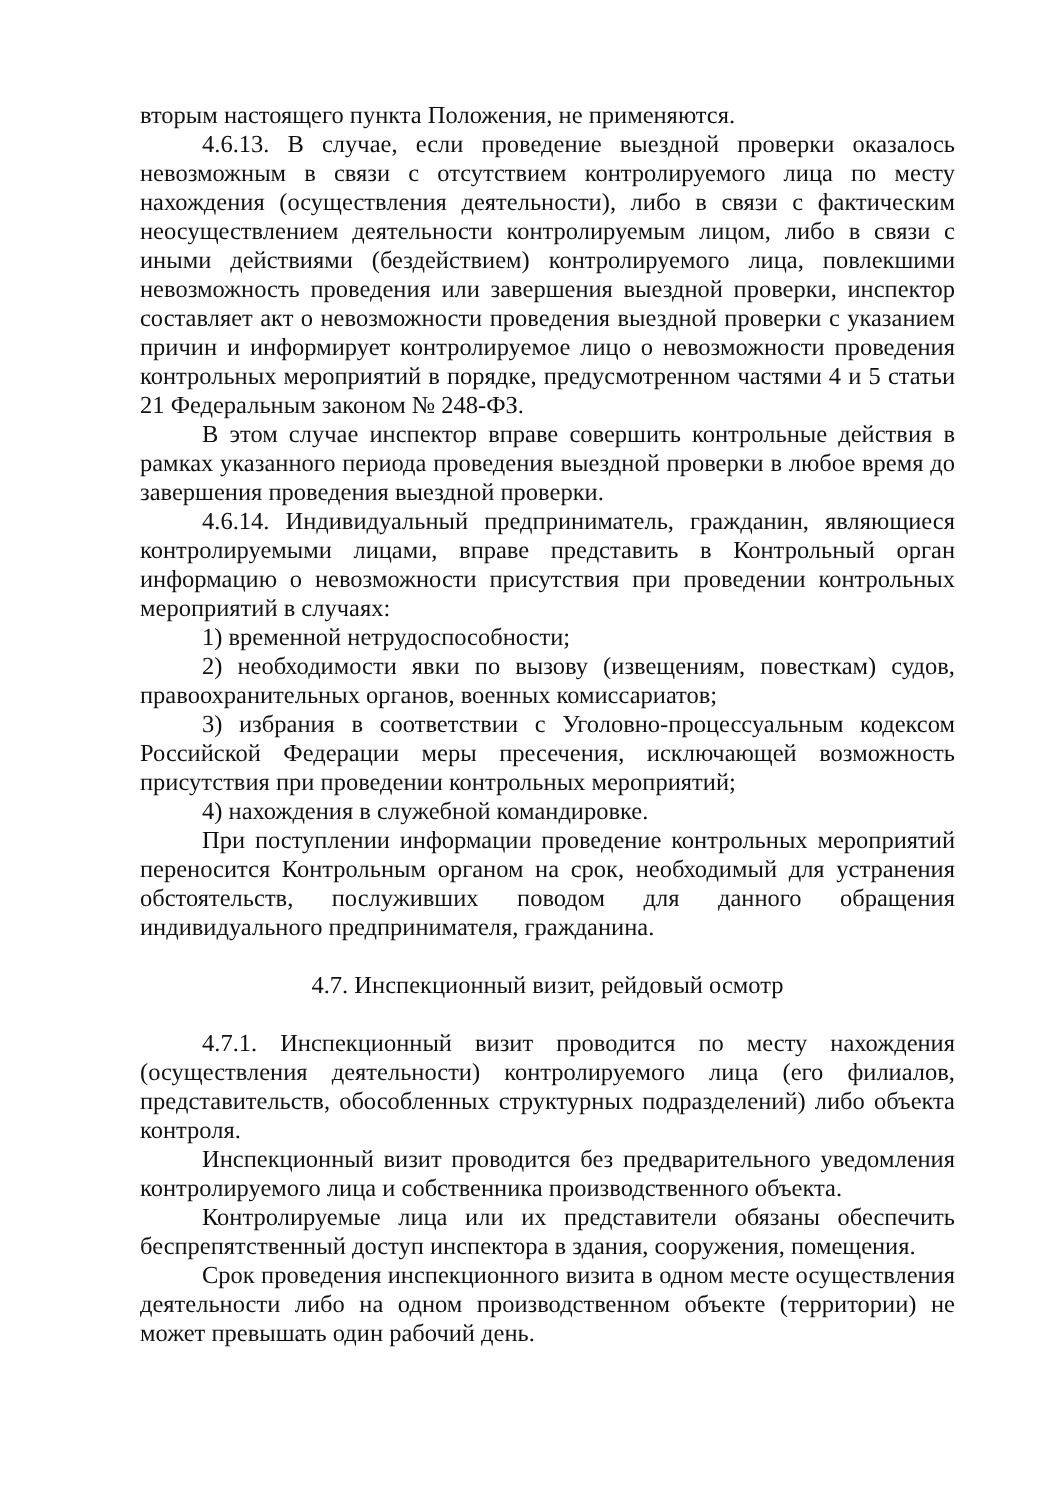вторым настоящего пункта Положения, не применяются.
4.6.13. В случае, если проведение выездной проверки оказалось невозможным в связи с отсутствием контролируемого лица по месту нахождения (осуществления деятельности), либо в связи с фактическим неосуществлением деятельности контролируемым лицом, либо в связи с иными действиями (бездействием) контролируемого лица, повлекшими невозможность проведения или завершения выездной проверки, инспектор составляет акт о невозможности проведения выездной проверки с указанием причин и информирует контролируемое лицо о невозможности проведения контрольных мероприятий в порядке, предусмотренном частями 4 и 5 статьи 21 Федеральным законом № 248-ФЗ.
В этом случае инспектор вправе совершить контрольные действия в рамках указанного периода проведения выездной проверки в любое время до завершения проведения выездной проверки.
4.6.14. Индивидуальный предприниматель, гражданин, являющиеся контролируемыми лицами, вправе представить в Контрольный орган информацию о невозможности присутствия при проведении контрольных мероприятий в случаях:
1) временной нетрудоспособности;
2) необходимости явки по вызову (извещениям, повесткам) судов, правоохранительных органов, военных комиссариатов;
3) избрания в соответствии с Уголовно-процессуальным кодексом Российской Федерации меры пресечения, исключающей возможность присутствия при проведении контрольных мероприятий;
4) нахождения в служебной командировке.
При поступлении информации проведение контрольных мероприятий переносится Контрольным органом на срок, необходимый для устранения обстоятельств, послуживших поводом для данного обращения индивидуального предпринимателя, гражданина.
4.7. Инспекционный визит, рейдовый осмотр
4.7.1. Инспекционный визит проводится по месту нахождения (осуществления деятельности) контролируемого лица (его филиалов, представительств, обособленных структурных подразделений) либо объекта контроля.
Инспекционный визит проводится без предварительного уведомления контролируемого лица и собственника производственного объекта.
Контролируемые лица или их представители обязаны обеспечить беспрепятственный доступ инспектора в здания, сооружения, помещения.
Срок проведения инспекционного визита в одном месте осуществления деятельности либо на одном производственном объекте (территории) не может превышать один рабочий день.